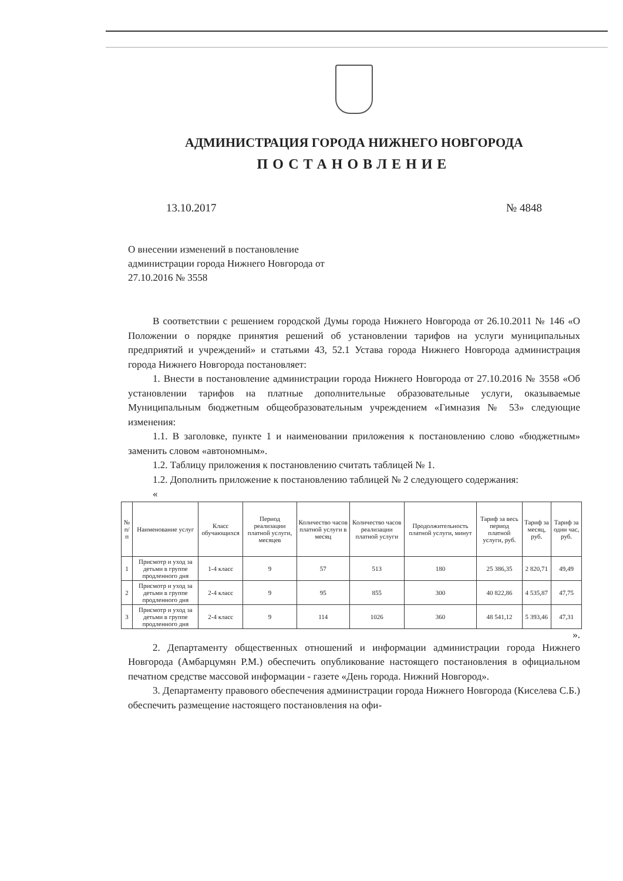АДМИНИСТРАЦИЯ ГОРОДА НИЖНЕГО НОВГОРОДА
ПОСТАНОВЛЕНИЕ
13.10.2017 № 4848
О внесении изменений в постановление администрации города Нижнего Новгорода от 27.10.2016 № 3558
В соответствии с решением городской Думы города Нижнего Новгорода от 26.10.2011 № 146 «О Положении о порядке принятия решений об установлении тарифов на услуги муниципальных предприятий и учреждений» и статьями 43, 52.1 Устава города Нижнего Новгорода администрация города Нижнего Новгорода постановляет:
1. Внести в постановление администрации города Нижнего Новгорода от 27.10.2016 № 3558 «Об установлении тарифов на платные дополнительные образовательные услуги, оказываемые Муниципальным бюджетным общеобразовательным учреждением «Гимназия № 53» следующие изменения:
1.1. В заголовке, пункте 1 и наименовании приложения к постановлению слово «бюджетным» заменить словом «автономным».
1.2. Таблицу приложения к постановлению считать таблицей № 1.
1.2. Дополнить приложение к постановлению таблицей № 2 следующего содержания:
«
| № п/п | Наименование услуг | Класс обучающихся | Период реализации платной услуги, месяцев | Количество часов платной услуги в месяц | Количество часов реализации платной услуги | Продолжительность платной услуги, минут | Тариф за весь период платной услуги, руб. | Тариф за месяц, руб. | Тариф за один час, руб. |
| --- | --- | --- | --- | --- | --- | --- | --- | --- | --- |
| 1 | Присмотр и уход за детьми в группе продленного дня | 1-4 класс | 9 | 57 | 513 | 180 | 25 386,35 | 2 820,71 | 49,49 |
| 2 | Присмотр и уход за детьми в группе продленного дня | 2-4 класс | 9 | 95 | 855 | 300 | 40 822,86 | 4 535,87 | 47,75 |
| 3 | Присмотр и уход за детьми в группе продленного дня | 2-4 класс | 9 | 114 | 1026 | 360 | 48 541,12 | 5 393,46 | 47,31 |
».
2. Департаменту общественных отношений и информации администрации города Нижнего Новгорода (Амбарцумян Р.М.) обеспечить опубликование настоящего постановления в официальном печатном средстве массовой информации - газете «День города. Нижний Новгород».
3. Департаменту правового обеспечения администрации города Нижнего Новгорода (Киселева С.Б.) обеспечить размещение настоящего постановления на офи-